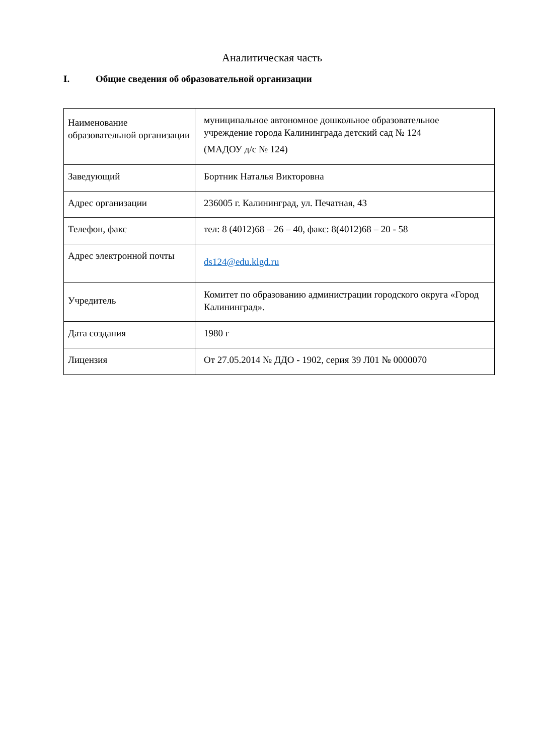Аналитическая часть
I. Общие сведения об образовательной организации
| Наименование образовательной организации | муниципальное автономное дошкольное образовательное учреждение города Калининграда детский сад № 124 (МАДОУ д/с № 124) |
| Заведующий | Бортник Наталья Викторовна |
| Адрес организации | 236005 г. Калининград, ул. Печатная, 43 |
| Телефон, факс | тел: 8 (4012)68 – 26 – 40, факс: 8(4012)68 – 20 - 58 |
| Адрес электронной почты | ds124@edu.klgd.ru |
| Учредитель | Комитет по образованию администрации городского округа «Город Калининград». |
| Дата создания | 1980 г |
| Лицензия | От 27.05.2014 № ДДО - 1902, серия 39 Л01 № 0000070 |